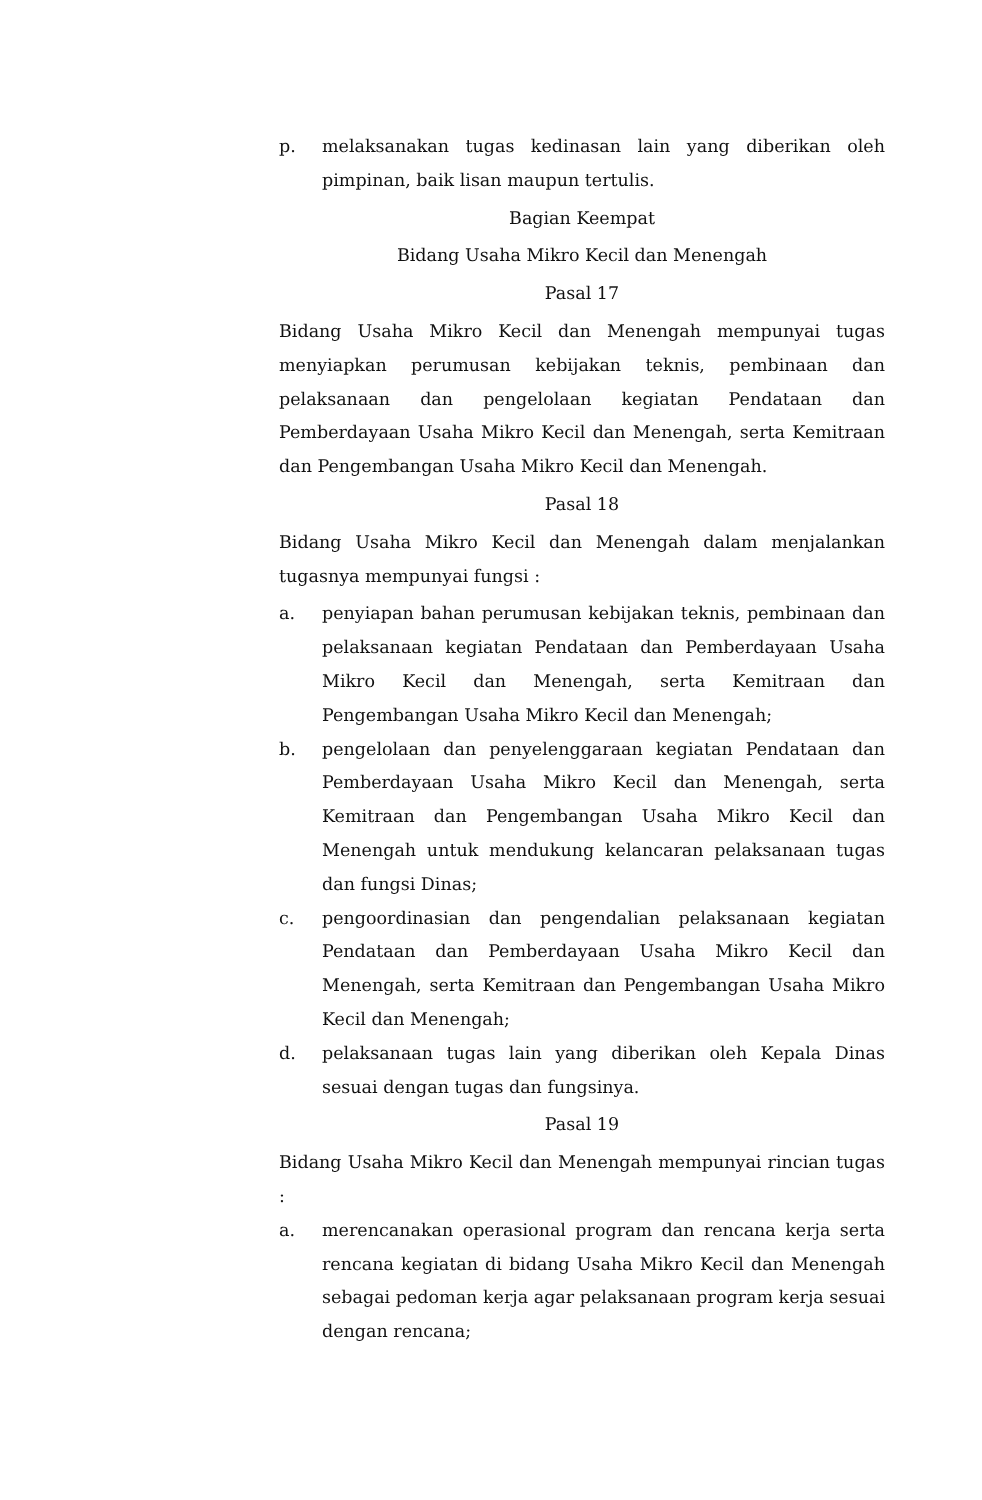p. melaksanakan tugas kedinasan lain yang diberikan oleh pimpinan, baik lisan maupun tertulis.
Bagian Keempat
Bidang Usaha Mikro Kecil dan Menengah
Pasal 17
Bidang Usaha Mikro Kecil dan Menengah mempunyai tugas menyiapkan perumusan kebijakan teknis, pembinaan dan pelaksanaan dan pengelolaan kegiatan Pendataan dan Pemberdayaan Usaha Mikro Kecil dan Menengah, serta Kemitraan dan Pengembangan Usaha Mikro Kecil dan Menengah.
Pasal 18
Bidang Usaha Mikro Kecil dan Menengah dalam menjalankan tugasnya mempunyai fungsi :
a. penyiapan bahan perumusan kebijakan teknis, pembinaan dan pelaksanaan kegiatan Pendataan dan Pemberdayaan Usaha Mikro Kecil dan Menengah, serta Kemitraan dan Pengembangan Usaha Mikro Kecil dan Menengah;
b. pengelolaan dan penyelenggaraan kegiatan Pendataan dan Pemberdayaan Usaha Mikro Kecil dan Menengah, serta Kemitraan dan Pengembangan Usaha Mikro Kecil dan Menengah untuk mendukung kelancaran pelaksanaan tugas dan fungsi Dinas;
c. pengoordinasian dan pengendalian pelaksanaan kegiatan Pendataan dan Pemberdayaan Usaha Mikro Kecil dan Menengah, serta Kemitraan dan Pengembangan Usaha Mikro Kecil dan Menengah;
d. pelaksanaan tugas lain yang diberikan oleh Kepala Dinas sesuai dengan tugas dan fungsinya.
Pasal 19
Bidang Usaha Mikro Kecil dan Menengah mempunyai rincian tugas :
a. merencanakan operasional program dan rencana kerja serta rencana kegiatan di bidang Usaha Mikro Kecil dan Menengah sebagai pedoman kerja agar pelaksanaan program kerja sesuai dengan rencana;